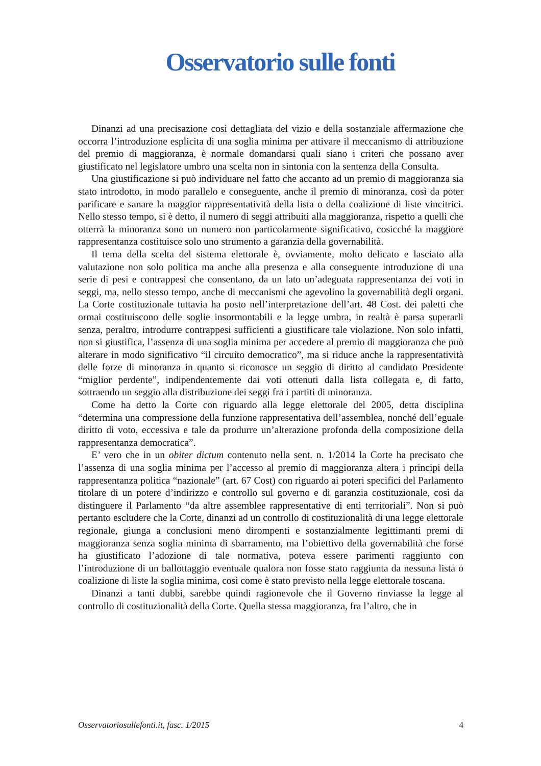Osservatorio sulle fonti
Dinanzi ad una precisazione così dettagliata del vizio e della sostanziale affermazione che occorra l’introduzione esplicita di una soglia minima per attivare il meccanismo di attribuzione del premio di maggioranza, è normale domandarsi quali siano i criteri che possano aver giustificato nel legislatore umbro una scelta non in sintonia con la sentenza della Consulta.
Una giustificazione si può individuare nel fatto che accanto ad un premio di maggioranza sia stato introdotto, in modo parallelo e conseguente, anche il premio di minoranza, così da poter parificare e sanare la maggior rappresentatività della lista o della coalizione di liste vincitrici. Nello stesso tempo, si è detto, il numero di seggi attribuiti alla maggioranza, rispetto a quelli che otterrà la minoranza sono un numero non particolarmente significativo, cosicché la maggiore rappresentanza costituisce solo uno strumento a garanzia della governabilità.
Il tema della scelta del sistema elettorale è, ovviamente, molto delicato e lasciato alla valutazione non solo politica ma anche alla presenza e alla conseguente introduzione di una serie di pesi e contrappesi che consentano, da un lato un’adeguata rappresentanza dei voti in seggi, ma, nello stesso tempo, anche di meccanismi che agevolino la governabilità degli organi. La Corte costituzionale tuttavia ha posto nell’interpretazione dell’art. 48 Cost. dei paletti che ormai costituiscono delle soglie insormontabili e la legge umbra, in realtà è parsa superarli senza, peraltro, introdurre contrappesi sufficienti a giustificare tale violazione. Non solo infatti, non si giustifica, l’assenza di una soglia minima per accedere al premio di maggioranza che può alterare in modo significativo “il circuito democratico”, ma si riduce anche la rappresentatività delle forze di minoranza in quanto si riconosce un seggio di diritto al candidato Presidente “miglior perdente”, indipendentemente dai voti ottenuti dalla lista collegata e, di fatto, sottraendo un seggio alla distribuzione dei seggi fra i partiti di minoranza.
Come ha detto la Corte con riguardo alla legge elettorale del 2005, detta disciplina “determina una compressione della funzione rappresentativa dell’assemblea, nonché dell’eguale diritto di voto, eccessiva e tale da produrre un’alterazione profonda della composizione della rappresentanza democratica”.
E’ vero che in un obiter dictum contenuto nella sent. n. 1/2014 la Corte ha precisato che l’assenza di una soglia minima per l’accesso al premio di maggioranza altera i principi della rappresentanza politica “nazionale” (art. 67 Cost) con riguardo ai poteri specifici del Parlamento titolare di un potere d’indirizzo e controllo sul governo e di garanzia costituzionale, così da distinguere il Parlamento “da altre assemblee rappresentative di enti territoriali”. Non si può pertanto escludere che la Corte, dinanzi ad un controllo di costituzionalità di una legge elettorale regionale, giunga a conclusioni meno dirompenti e sostanzialmente legittimanti premi di maggioranza senza soglia minima di sbarramento, ma l’obiettivo della governabilità che forse ha giustificato l’adozione di tale normativa, poteva essere parimenti raggiunto con l’introduzione di un ballottaggio eventuale qualora non fosse stato raggiunta da nessuna lista o coalizione di liste la soglia minima, così come è stato previsto nella legge elettorale toscana.
Dinanzi a tanti dubbi, sarebbe quindi ragionevole che il Governo rinviasse la legge al controllo di costituzionalità della Corte. Quella stessa maggioranza, fra l’altro, che in
Osservatoriosullefonti.it, fasc. 1/2015 4